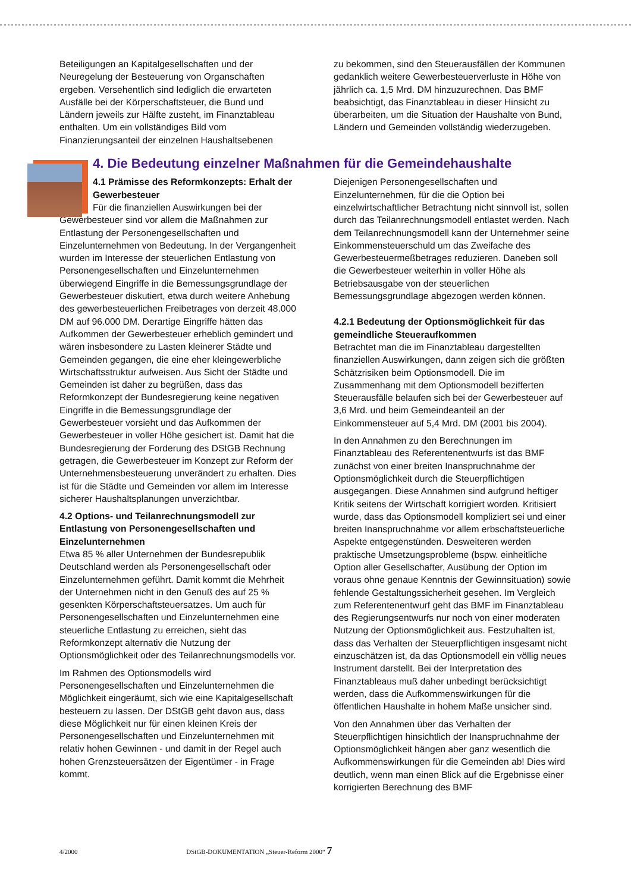Beteiligungen an Kapitalgesellschaften und der Neuregelung der Besteuerung von Organschaften ergeben. Versehentlich sind lediglich die erwarteten Ausfälle bei der Körperschaftsteuer, die Bund und Ländern jeweils zur Hälfte zusteht, im Finanztableau enthalten. Um ein vollständiges Bild vom Finanzierungsanteil der einzelnen Haushaltsebenen
zu bekommen, sind den Steuerausfällen der Kommunen gedanklich weitere Gewerbesteuerverluste in Höhe von jährlich ca. 1,5 Mrd. DM hinzuzurechnen. Das BMF beabsichtigt, das Finanztableau in dieser Hinsicht zu überarbeiten, um die Situation der Haushalte von Bund, Ländern und Gemeinden vollständig wiederzugeben.
4. Die Bedeutung einzelner Maßnahmen für die Gemeindehaushalte
4.1 Prämisse des Reformkonzepts: Erhalt der Gewerbesteuer
Für die finanziellen Auswirkungen bei der Gewerbesteuer sind vor allem die Maßnahmen zur Entlastung der Personengesellschaften und Einzelunternehmen von Bedeutung. In der Vergangenheit wurden im Interesse der steuerlichen Entlastung von Personengesellschaften und Einzelunternehmen überwiegend Eingriffe in die Bemessungsgrundlage der Gewerbesteuer diskutiert, etwa durch weitere Anhebung des gewerbesteuerlichen Freibetrages von derzeit 48.000 DM auf 96.000 DM. Derartige Eingriffe hätten das Aufkommen der Gewerbesteuer erheblich gemindert und wären insbesondere zu Lasten kleinerer Städte und Gemeinden gegangen, die eine eher kleingewerbliche Wirtschaftsstruktur aufweisen. Aus Sicht der Städte und Gemeinden ist daher zu begrüßen, dass das Reformkonzept der Bundesregierung keine negativen Eingriffe in die Bemessungsgrundlage der Gewerbesteuer vorsieht und das Aufkommen der Gewerbesteuer in voller Höhe gesichert ist. Damit hat die Bundesregierung der Forderung des DStGB Rechnung getragen, die Gewerbesteuer im Konzept zur Reform der Unternehmensbesteuerung unverändert zu erhalten. Dies ist für die Städte und Gemeinden vor allem im Interesse sicherer Haushaltsplanungen unverzichtbar.
4.2 Options- und Teilanrechnungsmodell zur Entlastung von Personengesellschaften und Einzelunternehmen
Etwa 85 % aller Unternehmen der Bundesrepublik Deutschland werden als Personengesellschaft oder Einzelunternehmen geführt. Damit kommt die Mehrheit der Unternehmen nicht in den Genuß des auf 25 % gesenkten Körperschaftsteuersatzes. Um auch für Personengesellschaften und Einzelunternehmen eine steuerliche Entlastung zu erreichen, sieht das Reformkonzept alternativ die Nutzung der Optionsmöglichkeit oder des Teilanrechnungsmodells vor.
Im Rahmen des Optionsmodells wird Personengesellschaften und Einzelunternehmen die Möglichkeit eingeräumt, sich wie eine Kapitalgesellschaft besteuern zu lassen. Der DStGB geht davon aus, dass diese Möglichkeit nur für einen kleinen Kreis der Personengesellschaften und Einzelunternehmen mit relativ hohen Gewinnen - und damit in der Regel auch hohen Grenzsteuersätzen der Eigentümer - in Frage kommt.
Diejenigen Personengesellschaften und Einzelunternehmen, für die die Option bei einzelwirtschaftlicher Betrachtung nicht sinnvoll ist, sollen durch das Teilanrechnungsmodell entlastet werden. Nach dem Teilanrechnungsmodell kann der Unternehmer seine Einkommensteuerschuld um das Zweifache des Gewerbesteuermeßbetrages reduzieren. Daneben soll die Gewerbesteuer weiterhin in voller Höhe als Betriebsausgabe von der steuerlichen Bemessungsgrundlage abgezogen werden können.
4.2.1 Bedeutung der Optionsmöglichkeit für das gemeindliche Steueraufkommen
Betrachtet man die im Finanztableau dargestellten finanziellen Auswirkungen, dann zeigen sich die größten Schätzrisiken beim Optionsmodell. Die im Zusammenhang mit dem Optionsmodell bezifferten Steuerausfälle belaufen sich bei der Gewerbesteuer auf 3,6 Mrd. und beim Gemeindeanteil an der Einkommensteuer auf 5,4 Mrd. DM (2001 bis 2004).
In den Annahmen zu den Berechnungen im Finanztableau des Referentenentwurfs ist das BMF zunächst von einer breiten Inanspruchnahme der Optionsmöglichkeit durch die Steuerpflichtigen ausgegangen. Diese Annahmen sind aufgrund heftiger Kritik seitens der Wirtschaft korrigiert worden. Kritisiert wurde, dass das Optionsmodell kompliziert sei und einer breiten Inanspruchnahme vor allem erbschaftsteuerliche Aspekte entgegenstünden. Desweiteren werden praktische Umsetzungsprobleme (bspw. einheitliche Option aller Gesellschafter, Ausübung der Option im voraus ohne genaue Kenntnis der Gewinnsituation) sowie fehlende Gestaltungssicherheit gesehen. Im Vergleich zum Referentenentwurf geht das BMF im Finanztableau des Regierungsentwurfs nur noch von einer moderaten Nutzung der Optionsmöglichkeit aus. Festzuhalten ist, dass das Verhalten der Steuerpflichtigen insgesamt nicht einzuschätzen ist, da das Optionsmodell ein völlig neues Instrument darstellt. Bei der Interpretation des Finanztableaus muß daher unbedingt berücksichtigt werden, dass die Aufkommenswirkungen für die öffentlichen Haushalte in hohem Maße unsicher sind.
Von den Annahmen über das Verhalten der Steuerpflichtigen hinsichtlich der Inanspruchnahme der Optionsmöglichkeit hängen aber ganz wesentlich die Aufkommenswirkungen für die Gemeinden ab! Dies wird deutlich, wenn man einen Blick auf die Ergebnisse einer korrigierten Berechnung des BMF
4/2000 DStGB-DOKUMENTATION „Steuer-Reform 2000“ 7